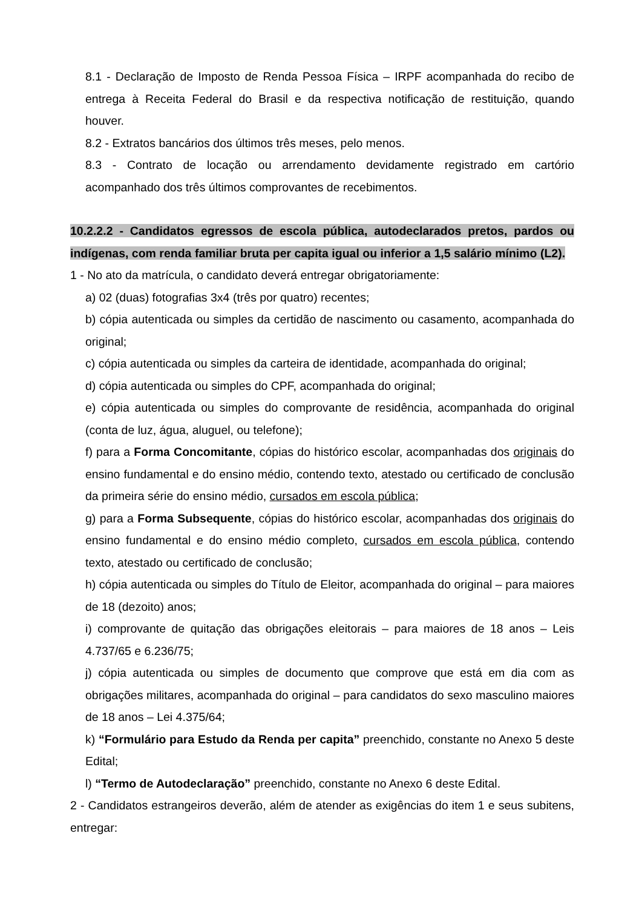8.1 - Declaração de Imposto de Renda Pessoa Física – IRPF acompanhada do recibo de entrega à Receita Federal do Brasil e da respectiva notificação de restituição, quando houver.
8.2 - Extratos bancários dos últimos três meses, pelo menos.
8.3 - Contrato de locação ou arrendamento devidamente registrado em cartório acompanhado dos três últimos comprovantes de recebimentos.
10.2.2.2 - Candidatos egressos de escola pública, autodeclarados pretos, pardos ou indígenas, com renda familiar bruta per capita igual ou inferior a 1,5 salário mínimo (L2).
1 - No ato da matrícula, o candidato deverá entregar obrigatoriamente:
a) 02 (duas) fotografias 3x4 (três por quatro) recentes;
b) cópia autenticada ou simples da certidão de nascimento ou casamento, acompanhada do original;
c) cópia autenticada ou simples da carteira de identidade, acompanhada do original;
d) cópia autenticada ou simples do CPF, acompanhada do original;
e) cópia autenticada ou simples do comprovante de residência, acompanhada do original (conta de luz, água, aluguel, ou telefone);
f) para a Forma Concomitante, cópias do histórico escolar, acompanhadas dos originais do ensino fundamental e do ensino médio, contendo texto, atestado ou certificado de conclusão da primeira série do ensino médio, cursados em escola pública;
g) para a Forma Subsequente, cópias do histórico escolar, acompanhadas dos originais do ensino fundamental e do ensino médio completo, cursados em escola pública, contendo texto, atestado ou certificado de conclusão;
h) cópia autenticada ou simples do Título de Eleitor, acompanhada do original – para maiores de 18 (dezoito) anos;
i) comprovante de quitação das obrigações eleitorais – para maiores de 18 anos – Leis 4.737/65 e 6.236/75;
j) cópia autenticada ou simples de documento que comprove que está em dia com as obrigações militares, acompanhada do original – para candidatos do sexo masculino maiores de 18 anos – Lei 4.375/64;
k) “Formulário para Estudo da Renda per capita” preenchido, constante no Anexo 5 deste Edital;
l) “Termo de Autodeclaração” preenchido, constante no Anexo 6 deste Edital.
2 - Candidatos estrangeiros deverão, além de atender as exigências do item 1 e seus subitens, entregar: